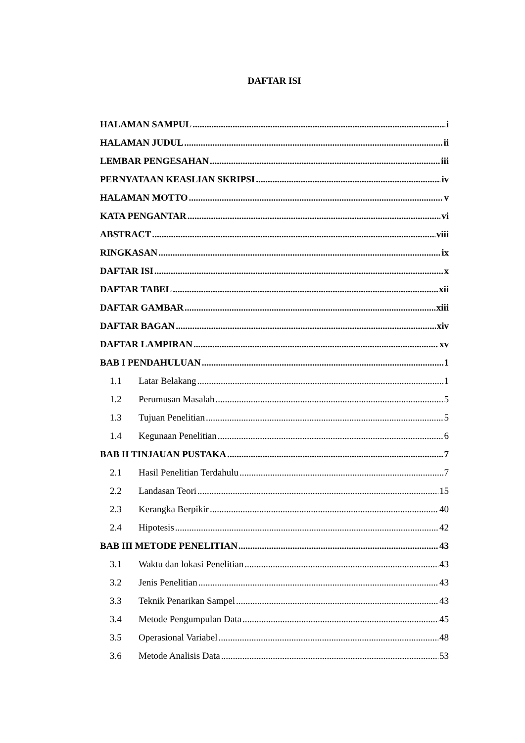DAFTAR ISI
HALAMAN SAMPUL i
HALAMAN JUDUL ii
LEMBAR PENGESAHAN iii
PERNYATAAN KEASLIAN SKRIPSI iv
HALAMAN MOTTO v
KATA PENGANTAR vi
ABSTRACT viii
RINGKASAN ix
DAFTAR ISI x
DAFTAR TABEL xii
DAFTAR GAMBAR xiii
DAFTAR BAGAN xiv
DAFTAR LAMPIRAN xv
BAB I PENDAHULUAN 1
1.1 Latar Belakang 1
1.2 Perumusan Masalah 5
1.3 Tujuan Penelitian 5
1.4 Kegunaan Penelitian 6
BAB II TINJAUAN PUSTAKA 7
2.1 Hasil Penelitian Terdahulu 7
2.2 Landasan Teori 15
2.3 Kerangka Berpikir 40
2.4 Hipotesis 42
BAB III METODE PENELITIAN 43
3.1 Waktu dan lokasi Penelitian 43
3.2 Jenis Penelitian 43
3.3 Teknik Penarikan Sampel 43
3.4 Metode Pengumpulan Data 45
3.5 Operasional Variabel 48
3.6 Metode Analisis Data 53